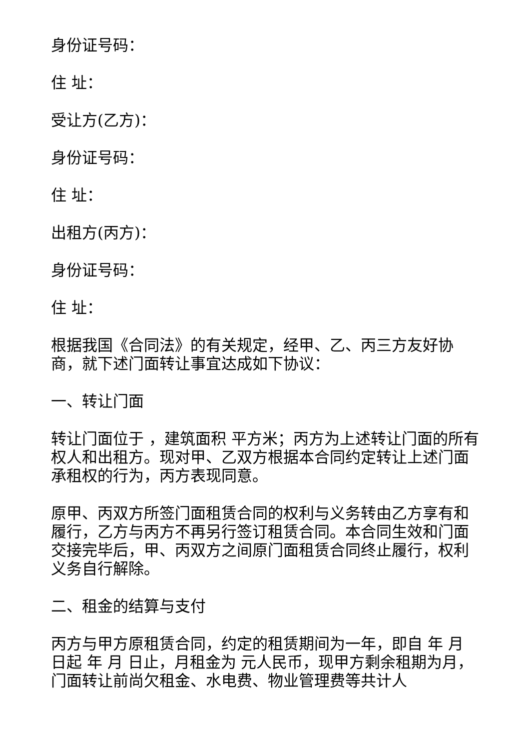身份证号码：
住 址：
受让方(乙方)：
身份证号码：
住 址：
出租方(丙方)：
身份证号码：
住 址：
根据我国《合同法》的有关规定，经甲、乙、丙三方友好协商，就下述门面转让事宜达成如下协议：
一、转让门面
转让门面位于 ，建筑面积 平方米；丙方为上述转让门面的所有权人和出租方。现对甲、乙双方根据本合同约定转让上述门面承租权的行为，丙方表现同意。
原甲、丙双方所签门面租赁合同的权利与义务转由乙方享有和履行，乙方与丙方不再另行签订租赁合同。本合同生效和门面交接完毕后，甲、丙双方之间原门面租赁合同终止履行，权利义务自行解除。
二、租金的结算与支付
丙方与甲方原租赁合同，约定的租赁期间为一年，即自 年 月 日起 年 月 日止，月租金为 元人民币，现甲方剩余租期为月，门面转让前尚欠租金、水电费、物业管理费等共计人